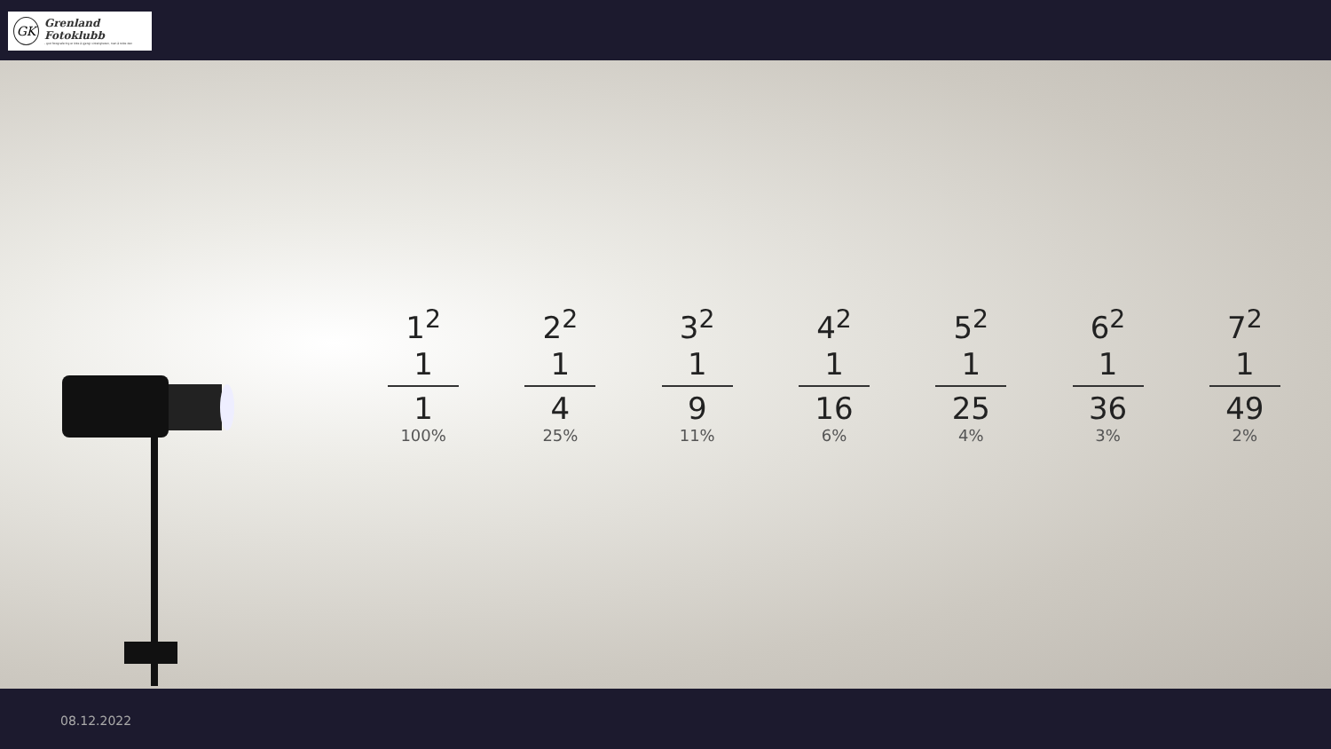GK
Grenland Fotoklubb
- god fotografering er ikke å gjengi virkeligheten, men å tolke den
1<sup>2</sup>
1
1
100%
2<sup>2</sup>
1
4
25%
3<sup>2</sup>
1
9
11%
4<sup>2</sup>
1
16
6%
5<sup>2</sup>
1
25
4%
6<sup>2</sup>
1
36
3%
7<sup>2</sup>
1
49
2%
08.12.2022